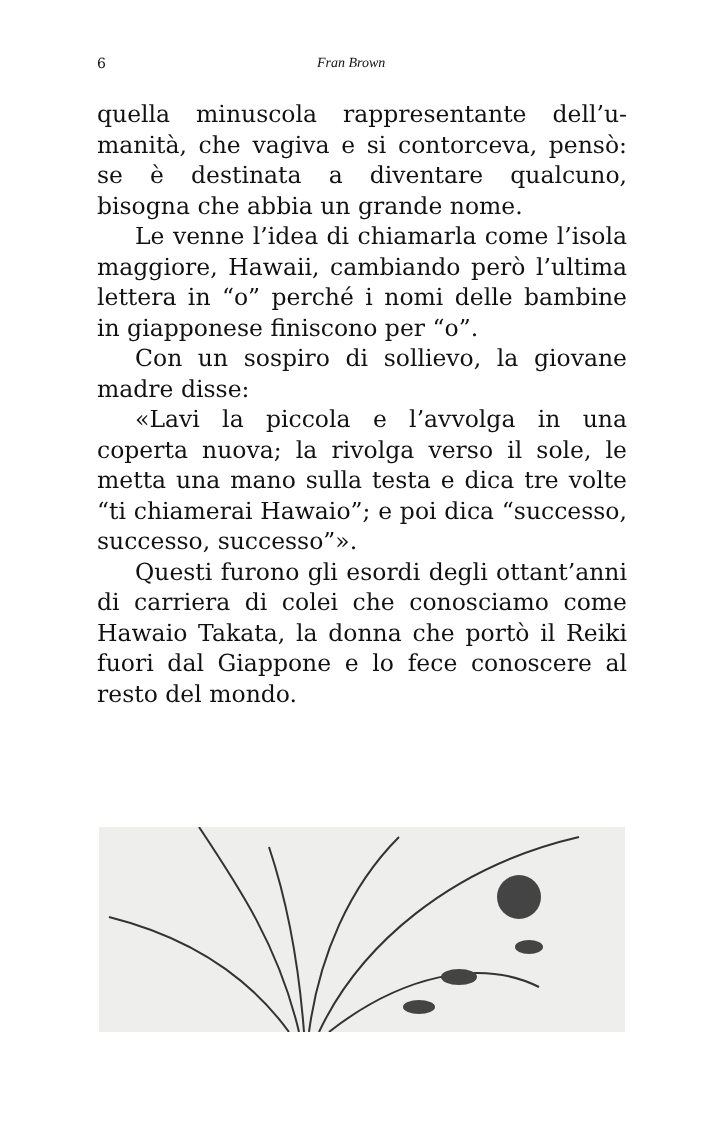6 Fran Brown
quella minuscola rappresentante dell’u­manità, che vagiva e si contorceva, pen­sò: se è destinata a diventare qualcuno, bisogna che abbia un grande nome.
Le venne l’idea di chiamarla come l’i­sola maggiore, Hawaii, cambiando però l’ultima lettera in “o” perché i nomi delle bambine in giapponese finiscono per “o”.
Con un sospiro di sollievo, la giovane madre disse:
«Lavi la piccola e l’avvolga in una coperta nuova; la rivolga verso il sole, le metta una mano sulla testa e dica tre volte “ti chiamerai Hawaio”; e poi dica “successo, successo, successo”».
Questi furono gli esordi degli ottan­t’anni di carriera di colei che conoscia­mo come Hawaio Takata, la donna che portò il Reiki fuori dal Giappone e lo fece conoscere al resto del mondo.